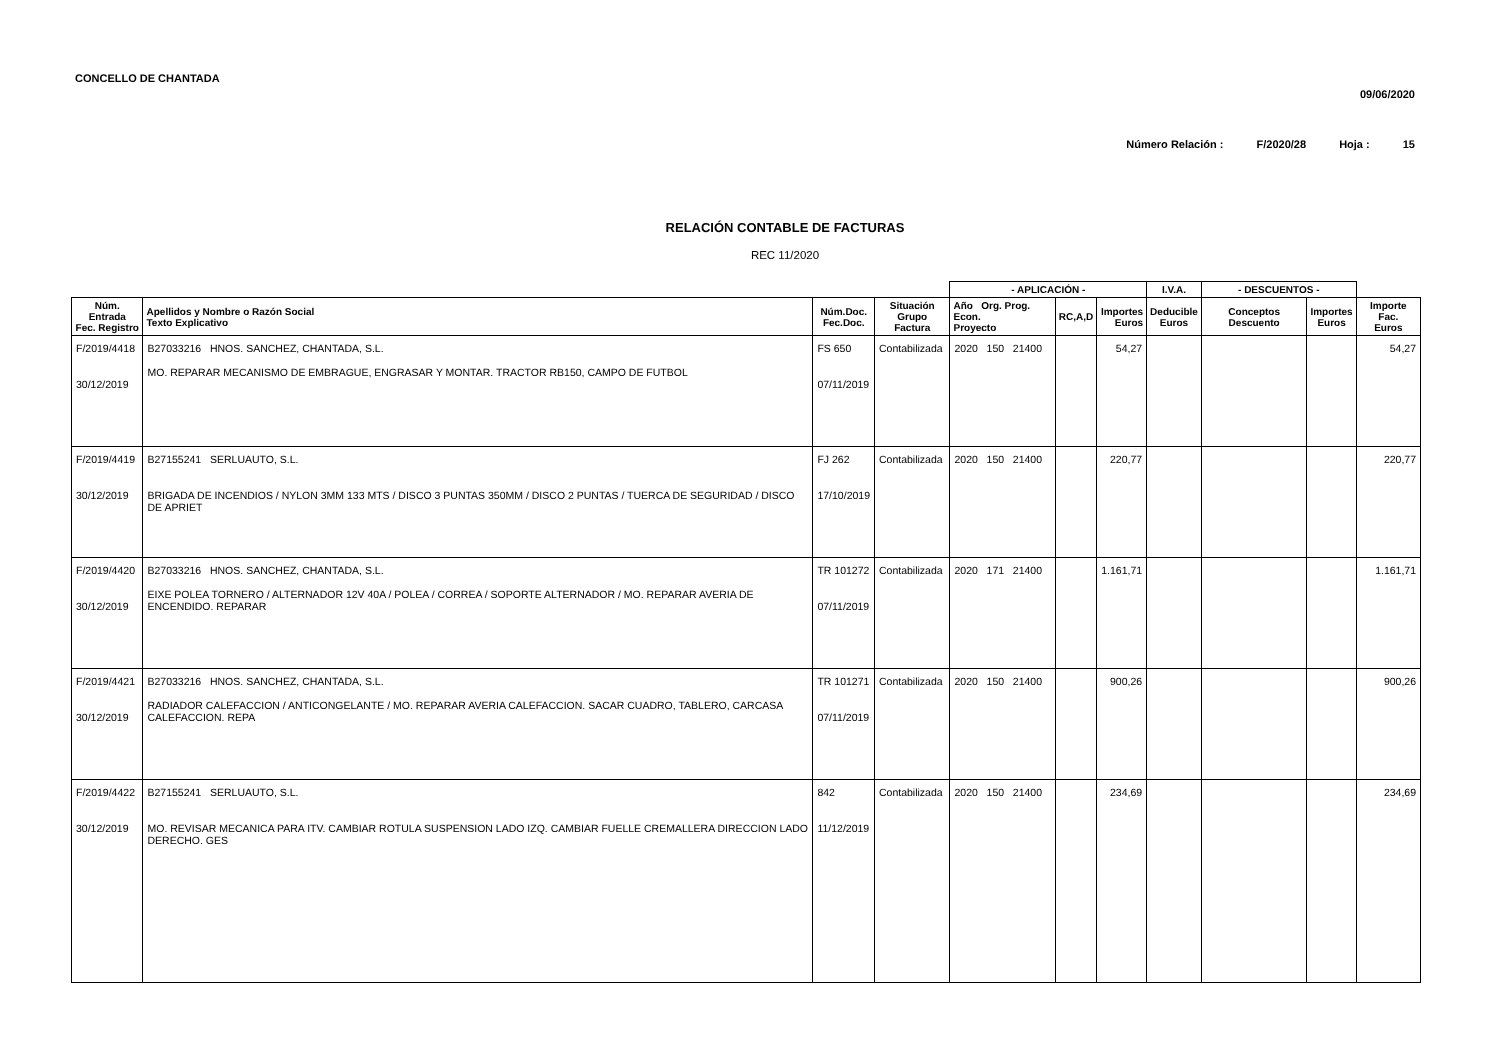CONCELLO DE CHANTADA
09/06/2020
Número Relación : F/2020/28 Hoja : 15
RELACIÓN CONTABLE DE FACTURAS
REC 11/2020
| | | | | - APLICACIÓN - | | | I.V.A. | - DESCUENTOS - | | |
| --- | --- | --- | --- | --- | --- | --- | --- | --- | --- | --- |
| Núm. Entrada Fec. Registro | Apellidos y Nombre o Razón Social Texto Explicativo | Núm.Doc. Fec.Doc. | Situación Grupo Factura | Año Org. Prog. Econ. Proyecto | RC,A,D | Importes Euros | Deducible Euros | Conceptos Descuento | Importes Euros | Importe Fac. Euros |
| F/2019/4418 30/12/2019 | B27033216 HNOS. SANCHEZ, CHANTADA, S.L. MO. REPARAR MECANISMO DE EMBRAGUE, ENGRASAR Y MONTAR. TRACTOR RB150, CAMPO DE FUTBOL | FS 650 07/11/2019 | Contabilizada | 2020 150 21400 | | 54,27 | | | | 54,27 |
| F/2019/4419 30/12/2019 | B27155241 SERLUAUTO, S.L. BRIGADA DE INCENDIOS / NYLON 3MM 133 MTS / DISCO 3 PUNTAS 350MM / DISCO 2 PUNTAS / TUERCA DE SEGURIDAD / DISCO DE APRIET | FJ 262 17/10/2019 | Contabilizada | 2020 150 21400 | | 220,77 | | | | 220,77 |
| F/2019/4420 30/12/2019 | B27033216 HNOS. SANCHEZ, CHANTADA, S.L. EIXE POLEA TORNERO / ALTERNADOR 12V 40A / POLEA / CORREA / SOPORTE ALTERNADOR / MO. REPARAR AVERIA DE ENCENDIDO. REPARAR | TR 101272 07/11/2019 | Contabilizada | 2020 171 21400 | | 1.161,71 | | | | 1.161,71 |
| F/2019/4421 30/12/2019 | B27033216 HNOS. SANCHEZ, CHANTADA, S.L. RADIADOR CALEFACCION / ANTICONGELANTE / MO. REPARAR AVERIA CALEFACCION. SACAR CUADRO, TABLERO, CARCASA CALEFACCION. REPA | TR 101271 07/11/2019 | Contabilizada | 2020 150 21400 | | 900,26 | | | | 900,26 |
| F/2019/4422 30/12/2019 | B27155241 SERLUAUTO, S.L. MO. REVISAR MECANICA PARA ITV. CAMBIAR ROTULA SUSPENSION LADO IZQ. CAMBIAR FUELLE CREMALLERA DIRECCION LADO DERECHO. GES | 842 11/12/2019 | Contabilizada | 2020 150 21400 | | 234,69 | | | | 234,69 |